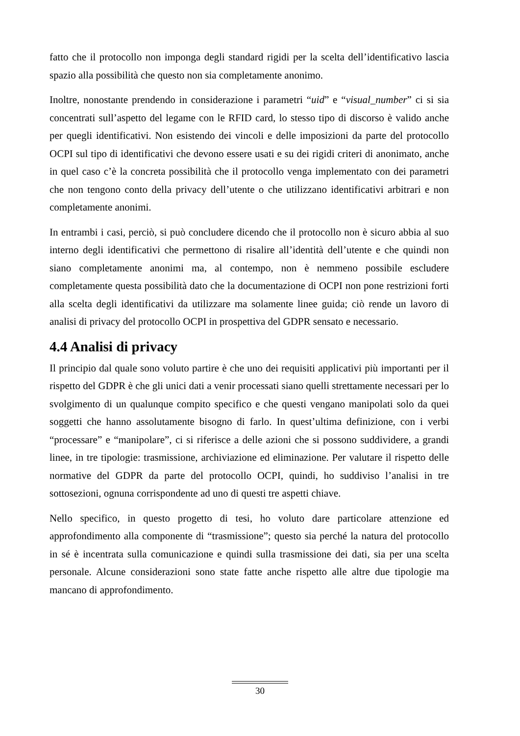fatto che il protocollo non imponga degli standard rigidi per la scelta dell’identificativo lascia spazio alla possibilità che questo non sia completamente anonimo.
Inoltre, nonostante prendendo in considerazione i parametri “uid” e “visual_number” ci si sia concentrati sull’aspetto del legame con le RFID card, lo stesso tipo di discorso è valido anche per quegli identificativi. Non esistendo dei vincoli e delle imposizioni da parte del protocollo OCPI sul tipo di identificativi che devono essere usati e su dei rigidi criteri di anonimato, anche in quel caso c’è la concreta possibilità che il protocollo venga implementato con dei parametri che non tengono conto della privacy dell’utente o che utilizzano identificativi arbitrari e non completamente anonimi.
In entrambi i casi, perciò, si può concludere dicendo che il protocollo non è sicuro abbia al suo interno degli identificativi che permettono di risalire all’identità dell’utente e che quindi non siano completamente anonimi ma, al contempo, non è nemmeno possibile escludere completamente questa possibilità dato che la documentazione di OCPI non pone restrizioni forti alla scelta degli identificativi da utilizzare ma solamente linee guida; ciò rende un lavoro di analisi di privacy del protocollo OCPI in prospettiva del GDPR sensato e necessario.
4.4 Analisi di privacy
Il principio dal quale sono voluto partire è che uno dei requisiti applicativi più importanti per il rispetto del GDPR è che gli unici dati a venir processati siano quelli strettamente necessari per lo svolgimento di un qualunque compito specifico e che questi vengano manipolati solo da quei soggetti che hanno assolutamente bisogno di farlo. In quest’ultima definizione, con i verbi “processare” e “manipolare”, ci si riferisce a delle azioni che si possono suddividere, a grandi linee, in tre tipologie: trasmissione, archiviazione ed eliminazione. Per valutare il rispetto delle normative del GDPR da parte del protocollo OCPI, quindi, ho suddiviso l’analisi in tre sottosezioni, ognuna corrispondente ad uno di questi tre aspetti chiave.
Nello specifico, in questo progetto di tesi, ho voluto dare particolare attenzione ed approfondimento alla componente di “trasmissione”; questo sia perché la natura del protocollo in sé è incentrata sulla comunicazione e quindi sulla trasmissione dei dati, sia per una scelta personale. Alcune considerazioni sono state fatte anche rispetto alle altre due tipologie ma mancano di approfondimento.
30